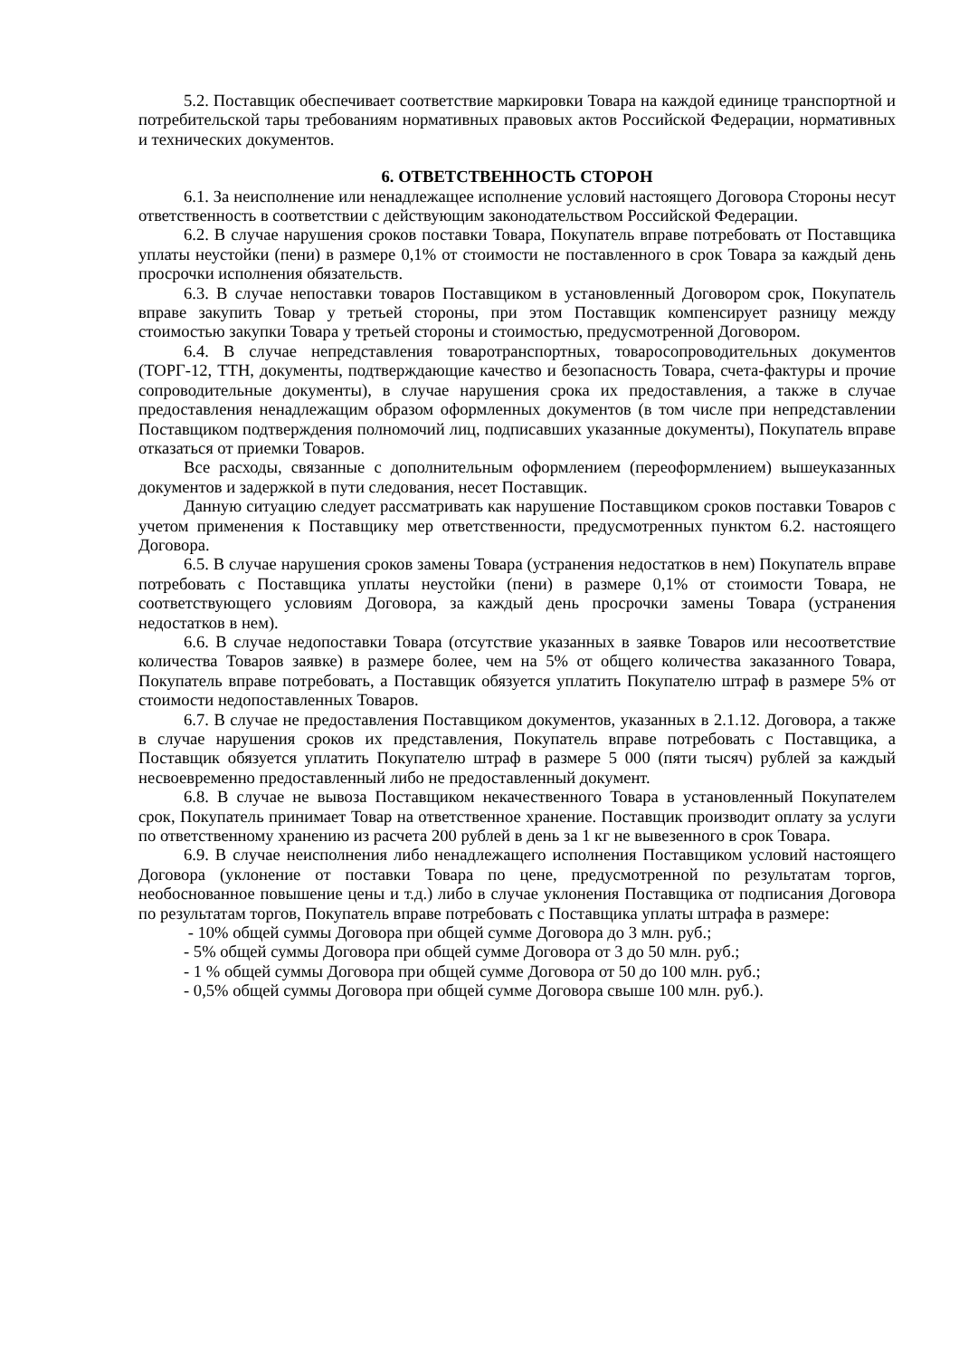5.2. Поставщик обеспечивает соответствие маркировки Товара на каждой единице транспортной и потребительской тары требованиям нормативных правовых актов Российской Федерации, нормативных и технических документов.
6. ОТВЕТСТВЕННОСТЬ СТОРОН
6.1. За неисполнение или ненадлежащее исполнение условий настоящего Договора Стороны несут ответственность в соответствии с действующим законодательством Российской Федерации.
6.2. В случае нарушения сроков поставки Товара, Покупатель вправе потребовать от Поставщика уплаты неустойки (пени) в размере 0,1% от стоимости не поставленного в срок Товара за каждый день просрочки исполнения обязательств.
6.3. В случае непоставки товаров Поставщиком в установленный Договором срок, Покупатель вправе закупить Товар у третьей стороны, при этом Поставщик компенсирует разницу между стоимостью закупки Товара у третьей стороны и стоимостью, предусмотренной Договором.
6.4. В случае непредставления товаротранспортных, товаросопроводительных документов (ТОРГ-12, ТТН, документы, подтверждающие качество и безопасность Товара, счета-фактуры и прочие сопроводительные документы), в случае нарушения срока их предоставления, а также в случае предоставления ненадлежащим образом оформленных документов (в том числе при непредставлении Поставщиком подтверждения полномочий лиц, подписавших указанные документы), Покупатель вправе отказаться от приемки Товаров.
Все расходы, связанные с дополнительным оформлением (переоформлением) вышеуказанных документов и задержкой в пути следования, несет Поставщик.
Данную ситуацию следует рассматривать как нарушение Поставщиком сроков поставки Товаров с учетом применения к Поставщику мер ответственности, предусмотренных пунктом 6.2. настоящего Договора.
6.5. В случае нарушения сроков замены Товара (устранения недостатков в нем) Покупатель вправе потребовать с Поставщика уплаты неустойки (пени) в размере 0,1% от стоимости Товара, не соответствующего условиям Договора, за каждый день просрочки замены Товара (устранения недостатков в нем).
6.6. В случае недопоставки Товара (отсутствие указанных в заявке Товаров или несоответствие количества Товаров заявке) в размере более, чем на 5% от общего количества заказанного Товара, Покупатель вправе потребовать, а Поставщик обязуется уплатить Покупателю штраф в размере 5% от стоимости недопоставленных Товаров.
6.7. В случае не предоставления Поставщиком документов, указанных в 2.1.12. Договора, а также в случае нарушения сроков их представления, Покупатель вправе потребовать с Поставщика, а Поставщик обязуется уплатить Покупателю штраф в размере 5 000 (пяти тысяч) рублей за каждый несвоевременно предоставленный либо не предоставленный документ.
6.8. В случае не вывоза Поставщиком некачественного Товара в установленный Покупателем срок, Покупатель принимает Товар на ответственное хранение. Поставщик производит оплату за услуги по ответственному хранению из расчета 200 рублей в день за 1 кг не вывезенного в срок Товара.
6.9. В случае неисполнения либо ненадлежащего исполнения Поставщиком условий настоящего Договора (уклонение от поставки Товара по цене, предусмотренной по результатам торгов, необоснованное повышение цены и т.д.) либо в случае уклонения Поставщика от подписания Договора по результатам торгов, Покупатель вправе потребовать с Поставщика уплаты штрафа в размере:
- 10% общей суммы Договора при общей сумме Договора до 3 млн. руб.;
- 5% общей суммы Договора при общей сумме Договора от 3 до 50 млн. руб.;
- 1 % общей суммы Договора при общей сумме Договора от 50 до 100 млн. руб.;
- 0,5% общей суммы Договора при общей сумме Договора свыше 100 млн. руб.).